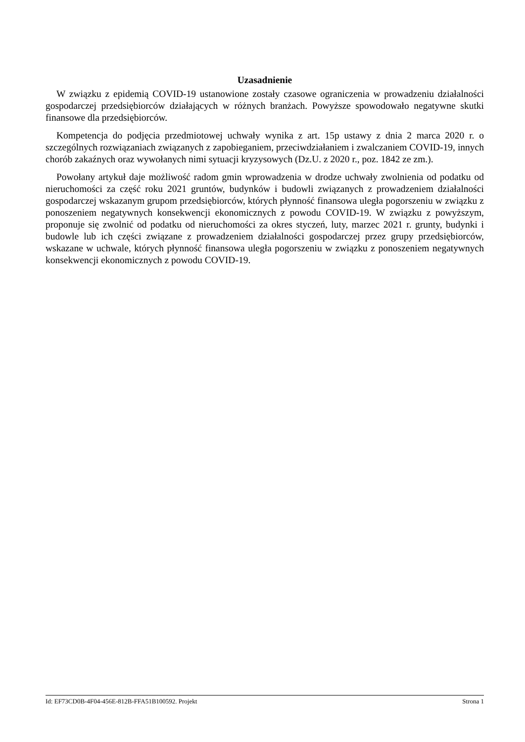Uzasadnienie
W związku z epidemią COVID-19 ustanowione zostały czasowe ograniczenia w prowadzeniu działalności gospodarczej przedsiębiorców działających w różnych branżach. Powyższe spowodowało negatywne skutki finansowe dla przedsiębiorców.
Kompetencja do podjęcia przedmiotowej uchwały wynika z art. 15p ustawy z dnia 2 marca 2020 r. o szczególnych rozwiązaniach związanych z zapobieganiem, przeciwdziałaniem i zwalczaniem COVID-19, innych chorób zakaźnych oraz wywołanych nimi sytuacji kryzysowych (Dz.U. z 2020 r., poz. 1842 ze zm.).
Powołany artykuł daje możliwość radom gmin wprowadzenia w drodze uchwały zwolnienia od podatku od nieruchomości za część roku 2021 gruntów, budynków i budowli związanych z prowadzeniem działalności gospodarczej wskazanym grupom przedsiębiorców, których płynność finansowa uległa pogorszeniu w związku z ponoszeniem negatywnych konsekwencji ekonomicznych z powodu COVID-19. W związku z powyższym, proponuje się zwolnić od podatku od nieruchomości za okres styczeń, luty, marzec 2021 r. grunty, budynki i budowle lub ich części związane z prowadzeniem działalności gospodarczej przez grupy przedsiębiorców, wskazane w uchwale, których płynność finansowa uległa pogorszeniu w związku z ponoszeniem negatywnych konsekwencji ekonomicznych z powodu COVID-19.
Id: EF73CD0B-4F04-456E-812B-FFA51B100592. Projekt Strona 1